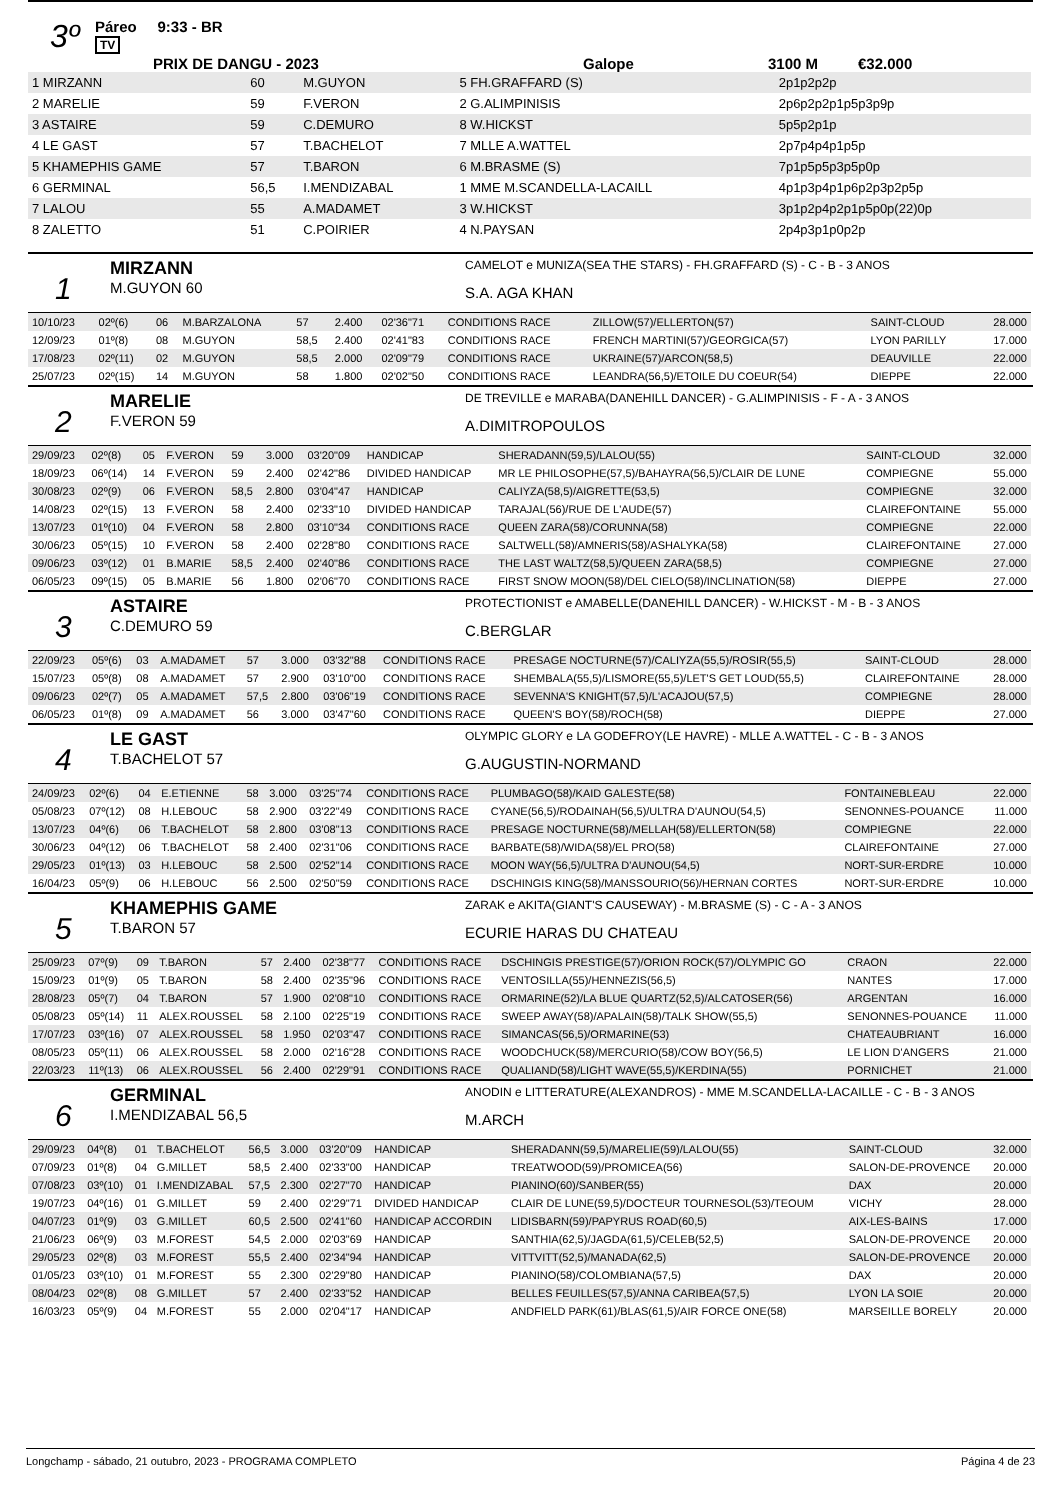3º
Páreo 9:33 - BR
TV
PRIX DE DANGU - 2023 Galope 3100 M €32.000
| 1 MIRZANN | 60 | M.GUYON | 5 FH.GRAFFARD (S) | 2p1p2p2p |
| 2 MARELIE | 59 | F.VERON | 2 G.ALIMPINISIS | 2p6p2p2p1p5p3p9p |
| 3 ASTAIRE | 59 | C.DEMURO | 8 W.HICKST | 5p5p2p1p |
| 4 LE GAST | 57 | T.BACHELOT | 7 MLLE A.WATTEL | 2p7p4p4p1p5p |
| 5 KHAMEPHIS GAME | 57 | T.BARON | 6 M.BRASME (S) | 7p1p5p5p3p5p0p |
| 6 GERMINAL | 56,5 | I.MENDIZABAL | 1 MME M.SCANDELLA-LACAILL | 4p1p3p4p1p6p2p3p2p5p |
| 7 LALOU | 55 | A.MADAMET | 3 W.HICKST | 3p1p2p4p2p1p5p0p(22)0p |
| 8 ZALETTO | 51 | C.POIRIER | 4 N.PAYSAN | 2p4p3p1p0p2p |
1
MIRZANN
M.GUYON 60
CAMELOT e MUNIZA(SEA THE STARS) - FH.GRAFFARD (S) - C - B - 3 ANOS
S.A. AGA KHAN
| 10/10/23 | 02º(6) | 06 | M.BARZALONA | 57 | 2.400 | 02'36"71 | CONDITIONS RACE | ZILLOW(57)/ELLERTON(57) | SAINT-CLOUD | 28.000 |
| 12/09/23 | 01º(8) | 08 | M.GUYON | 58,5 | 2.400 | 02'41"83 | CONDITIONS RACE | FRENCH MARTINI(57)/GEORGICA(57) | LYON PARILLY | 17.000 |
| 17/08/23 | 02º(11) | 02 | M.GUYON | 58,5 | 2.000 | 02'09"79 | CONDITIONS RACE | UKRAINE(57)/ARCON(58,5) | DEAUVILLE | 22.000 |
| 25/07/23 | 02º(15) | 14 | M.GUYON | 58 | 1.800 | 02'02"50 | CONDITIONS RACE | LEANDRA(56,5)/ETOILE DU COEUR(54) | DIEPPE | 22.000 |
2
MARELIE
F.VERON 59
DE TREVILLE e MARABA(DANEHILL DANCER) - G.ALIMPINISIS - F - A - 3 ANOS
A.DIMITROPOULOS
| 29/09/23 | 02º(8) | 05 | F.VERON | 59 | 3.000 | 03'20"09 | HANDICAP | SHERADANN(59,5)/LALOU(55) | SAINT-CLOUD | 32.000 |
| 18/09/23 | 06º(14) | 14 | F.VERON | 59 | 2.400 | 02'42"86 | DIVIDED HANDICAP | MR LE PHILOSOPHE(57,5)/BAHAYRA(56,5)/CLAIR DE LUNE | COMPIEGNE | 55.000 |
| 30/08/23 | 02º(9) | 06 | F.VERON | 58,5 | 2.800 | 03'04"47 | HANDICAP | CALIYZA(58,5)/AIGRETTE(53,5) | COMPIEGNE | 32.000 |
| 14/08/23 | 02º(15) | 13 | F.VERON | 58 | 2.400 | 02'33"10 | DIVIDED HANDICAP | TARAJAL(56)/RUE DE L'AUDE(57) | CLAIREFONTAINE | 55.000 |
| 13/07/23 | 01º(10) | 04 | F.VERON | 58 | 2.800 | 03'10"34 | CONDITIONS RACE | QUEEN ZARA(58)/CORUNNA(58) | COMPIEGNE | 22.000 |
| 30/06/23 | 05º(15) | 10 | F.VERON | 58 | 2.400 | 02'28"80 | CONDITIONS RACE | SALTWELL(58)/AMNERIS(58)/ASHALYKA(58) | CLAIREFONTAINE | 27.000 |
| 09/06/23 | 03º(12) | 01 | B.MARIE | 58,5 | 2.400 | 02'40"86 | CONDITIONS RACE | THE LAST WALTZ(58,5)/QUEEN ZARA(58,5) | COMPIEGNE | 27.000 |
| 06/05/23 | 09º(15) | 05 | B.MARIE | 56 | 1.800 | 02'06"70 | CONDITIONS RACE | FIRST SNOW MOON(58)/DEL CIELO(58)/INCLINATION(58) | DIEPPE | 27.000 |
3
ASTAIRE
C.DEMURO 59
PROTECTIONIST e AMABELLE(DANEHILL DANCER) - W.HICKST - M - B - 3 ANOS
C.BERGLAR
| 22/09/23 | 05º(6) | 03 | A.MADAMET | 57 | 3.000 | 03'32"88 | CONDITIONS RACE | PRESAGE NOCTURNE(57)/CALIYZA(55,5)/ROSIR(55,5) | SAINT-CLOUD | 28.000 |
| 15/07/23 | 05º(8) | 08 | A.MADAMET | 57 | 2.900 | 03'10"00 | CONDITIONS RACE | SHEMBALA(55,5)/LISMORE(55,5)/LET'S GET LOUD(55,5) | CLAIREFONTAINE | 28.000 |
| 09/06/23 | 02º(7) | 05 | A.MADAMET | 57,5 | 2.800 | 03'06"19 | CONDITIONS RACE | SEVENNA'S KNIGHT(57,5)/L'ACAJOU(57,5) | COMPIEGNE | 28.000 |
| 06/05/23 | 01º(8) | 09 | A.MADAMET | 56 | 3.000 | 03'47"60 | CONDITIONS RACE | QUEEN'S BOY(58)/ROCH(58) | DIEPPE | 27.000 |
4
LE GAST
T.BACHELOT 57
OLYMPIC GLORY e LA GODEFROY(LE HAVRE) - MLLE A.WATTEL - C - B - 3 ANOS
G.AUGUSTIN-NORMAND
| 24/09/23 | 02º(6) | 04 | E.ETIENNE | 58 | 3.000 | 03'25"74 | CONDITIONS RACE | PLUMBAGO(58)/KAID GALESTE(58) | FONTAINEBLEAU | 22.000 |
| 05/08/23 | 07º(12) | 08 | H.LEBOUC | 58 | 2.900 | 03'22"49 | CONDITIONS RACE | CYANE(56,5)/RODAINAH(56,5)/ULTRA D'AUNOU(54,5) | SENONNES-POUANCE | 11.000 |
| 13/07/23 | 04º(6) | 06 | T.BACHELOT | 58 | 2.800 | 03'08"13 | CONDITIONS RACE | PRESAGE NOCTURNE(58)/MELLAH(58)/ELLERTON(58) | COMPIEGNE | 22.000 |
| 30/06/23 | 04º(12) | 06 | T.BACHELOT | 58 | 2.400 | 02'31"06 | CONDITIONS RACE | BARBATE(58)/WIDA(58)/EL PRO(58) | CLAIREFONTAINE | 27.000 |
| 29/05/23 | 01º(13) | 03 | H.LEBOUC | 58 | 2.500 | 02'52"14 | CONDITIONS RACE | MOON WAY(56,5)/ULTRA D'AUNOU(54,5) | NORT-SUR-ERDRE | 10.000 |
| 16/04/23 | 05º(9) | 06 | H.LEBOUC | 56 | 2.500 | 02'50"59 | CONDITIONS RACE | DSCHINGIS KING(58)/MANSSOURIO(56)/HERNAN CORTES | NORT-SUR-ERDRE | 10.000 |
5
KHAMEPHIS GAME
T.BARON 57
ZARAK e AKITA(GIANT'S CAUSEWAY) - M.BRASME (S) - C - A - 3 ANOS
ECURIE HARAS DU CHATEAU
| 25/09/23 | 07º(9) | 09 | T.BARON | 57 | 2.400 | 02'38"77 | CONDITIONS RACE | DSCHINGIS PRESTIGE(57)/ORION ROCK(57)/OLYMPIC GO | CRAON | 22.000 |
| 15/09/23 | 01º(9) | 05 | T.BARON | 58 | 2.400 | 02'35"96 | CONDITIONS RACE | VENTOSILLA(55)/HENNEZIS(56,5) | NANTES | 17.000 |
| 28/08/23 | 05º(7) | 04 | T.BARON | 57 | 1.900 | 02'08"10 | CONDITIONS RACE | ORMARINE(52)/LA BLUE QUARTZ(52,5)/ALCATOSER(56) | ARGENTAN | 16.000 |
| 05/08/23 | 05º(14) | 11 | ALEX.ROUSSEL | 58 | 2.100 | 02'25"19 | CONDITIONS RACE | SWEEP AWAY(58)/APALAIN(58)/TALK SHOW(55,5) | SENONNES-POUANCE | 11.000 |
| 17/07/23 | 03º(16) | 07 | ALEX.ROUSSEL | 58 | 1.950 | 02'03"47 | CONDITIONS RACE | SIMANCAS(56,5)/ORMARINE(53) | CHATEAUBRIANT | 16.000 |
| 08/05/23 | 05º(11) | 06 | ALEX.ROUSSEL | 58 | 2.000 | 02'16"28 | CONDITIONS RACE | WOODCHUCK(58)/MERCURIO(58)/COW BOY(56,5) | LE LION D'ANGERS | 21.000 |
| 22/03/23 | 11º(13) | 06 | ALEX.ROUSSEL | 56 | 2.400 | 02'29"91 | CONDITIONS RACE | QUALIAND(58)/LIGHT WAVE(55,5)/KERDINA(55) | PORNICHET | 21.000 |
6
GERMINAL
I.MENDIZABAL 56,5
ANODIN e LITTERATURE(ALEXANDROS) - MME M.SCANDELLA-LACAILLE - C - B - 3 ANOS
M.ARCH
| 29/09/23 | 04º(8) | 01 | T.BACHELOT | 56,5 | 3.000 | 03'20"09 | HANDICAP | SHERADANN(59,5)/MARELIE(59)/LALOU(55) | SAINT-CLOUD | 32.000 |
| 07/09/23 | 01º(8) | 04 | G.MILLET | 58,5 | 2.400 | 02'33"00 | HANDICAP | TREATWOOD(59)/PROMICEA(56) | SALON-DE-PROVENCE | 20.000 |
| 07/08/23 | 03º(10) | 01 | I.MENDIZABAL | 57,5 | 2.300 | 02'27"70 | HANDICAP | PIANINO(60)/SANBER(55) | DAX | 20.000 |
| 19/07/23 | 04º(16) | 01 | G.MILLET | 59 | 2.400 | 02'29"71 | DIVIDED HANDICAP | CLAIR DE LUNE(59,5)/DOCTEUR TOURNESOL(53)/TEOUM | VICHY | 28.000 |
| 04/07/23 | 01º(9) | 03 | G.MILLET | 60,5 | 2.500 | 02'41"60 | HANDICAP ACCORDIN | LIDISBARN(59)/PAPYRUS ROAD(60,5) | AIX-LES-BAINS | 17.000 |
| 21/06/23 | 06º(9) | 03 | M.FOREST | 54,5 | 2.000 | 02'03"69 | HANDICAP | SANTHIA(62,5)/JAGDA(61,5)/CELEB(52,5) | SALON-DE-PROVENCE | 20.000 |
| 29/05/23 | 02º(8) | 03 | M.FOREST | 55,5 | 2.400 | 02'34"94 | HANDICAP | VITTVITT(52,5)/MANADA(62,5) | SALON-DE-PROVENCE | 20.000 |
| 01/05/23 | 03º(10) | 01 | M.FOREST | 55 | 2.300 | 02'29"80 | HANDICAP | PIANINO(58)/COLOMBIANA(57,5) | DAX | 20.000 |
| 08/04/23 | 02º(8) | 08 | G.MILLET | 57 | 2.400 | 02'33"52 | HANDICAP | BELLES FEUILLES(57,5)/ANNA CARIBEA(57,5) | LYON LA SOIE | 20.000 |
| 16/03/23 | 05º(9) | 04 | M.FOREST | 55 | 2.000 | 02'04"17 | HANDICAP | ANDFIELD PARK(61)/BLAS(61,5)/AIR FORCE ONE(58) | MARSEILLE BORELY | 20.000 |
Longchamp - sábado, 21 outubro, 2023 - PROGRAMA COMPLETO Página 4 de 23